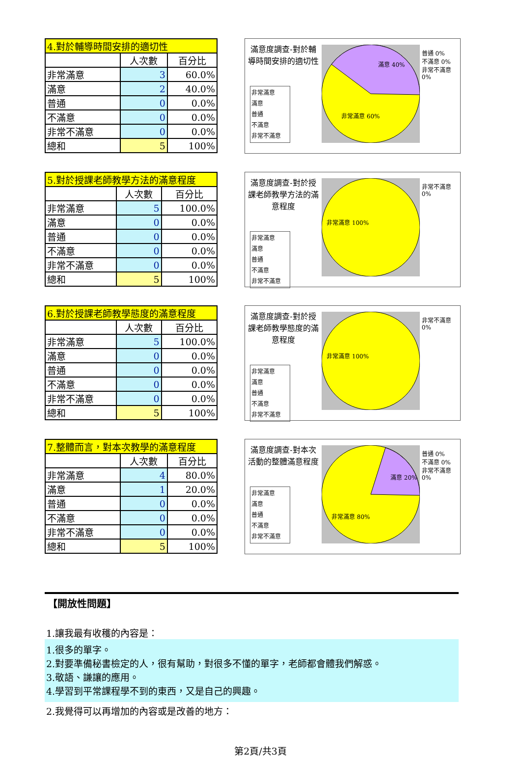| 4.對於輔導時間安排的適切性 | | |
| --- | --- | --- |
| | 人次數 | 百分比 |
| 非常滿意 | 3 | 60.0% |
| 滿意 | 2 | 40.0% |
| 普通 | 0 | 0.0% |
| 不滿意 | 0 | 0.0% |
| 非常不滿意 | 0 | 0.0% |
| 總和 | 5 | 100% |
滿意度調查-對於輔導時間安排的適切性
非常滿意
滿意
普通
不滿意
非常不滿意
滿意 40%
非常滿意 60%
普通 0%
不滿意 0%
非常不滿意 0%
| 5.對於授課老師教學方法的滿意程度 | | |
| --- | --- | --- |
| | 人次數 | 百分比 |
| 非常滿意 | 5 | 100.0% |
| 滿意 | 0 | 0.0% |
| 普通 | 0 | 0.0% |
| 不滿意 | 0 | 0.0% |
| 非常不滿意 | 0 | 0.0% |
| 總和 | 5 | 100% |
滿意度調查-對於授課老師教學方法的滿意程度
非常滿意
滿意
普通
不滿意
非常不滿意
非常滿意 100%
非常不滿意 0%
| 6.對於授課老師教學態度的滿意程度 | | |
| --- | --- | --- |
| | 人次數 | 百分比 |
| 非常滿意 | 5 | 100.0% |
| 滿意 | 0 | 0.0% |
| 普通 | 0 | 0.0% |
| 不滿意 | 0 | 0.0% |
| 非常不滿意 | 0 | 0.0% |
| 總和 | 5 | 100% |
滿意度調查-對於授課老師教學態度的滿意程度
非常滿意
滿意
普通
不滿意
非常不滿意
非常滿意 100%
非常不滿意 0%
| 7.整體而言，對本次教學的滿意程度 | | |
| --- | --- | --- |
| | 人次數 | 百分比 |
| 非常滿意 | 4 | 80.0% |
| 滿意 | 1 | 20.0% |
| 普通 | 0 | 0.0% |
| 不滿意 | 0 | 0.0% |
| 非常不滿意 | 0 | 0.0% |
| 總和 | 5 | 100% |
滿意度調查-對本次活動的整體滿意程度
非常滿意
滿意
普通
不滿意
非常不滿意
滿意 20%
非常滿意 80%
普通 0%
不滿意 0%
非常不滿意 0%
【開放性問題】
1.讓我最有收穫的內容是：
1.很多的單字。
2.對要準備秘書檢定的人，很有幫助，對很多不懂的單字，老師都會體我們解惑。
3.敬語、謙讓的應用。
4.學習到平常課程學不到的東西，又是自己的興趣。
2.我覺得可以再增加的內容或是改善的地方：
第2頁/共3頁